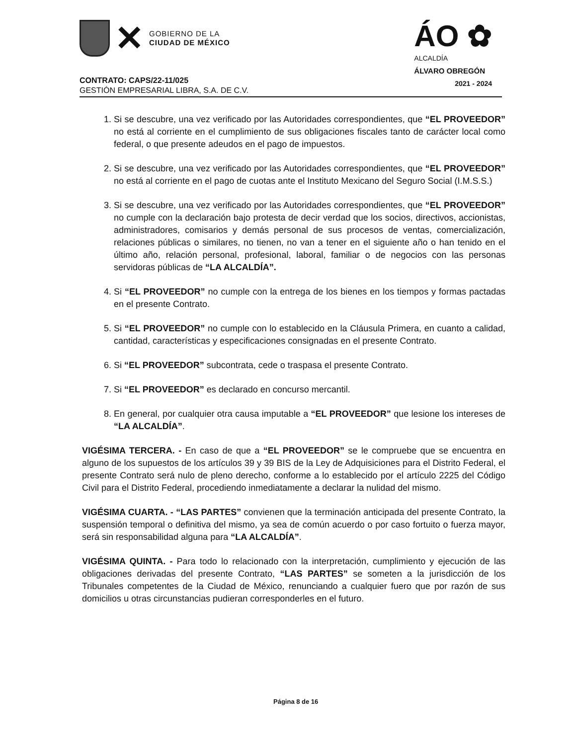✕
GOBIERNO DE LA
CIUDAD DE MÉXICO
ÁO ✿
ALCALDÍA
ÁLVARO OBREGÓN
2021 - 2024
CONTRATO: CAPS/22-11/025
GESTIÓN EMPRESARIAL LIBRA, S.A. DE C.V.
1. Si se descubre, una vez verificado por las Autoridades correspondientes, que “EL PROVEEDOR” no está al corriente en el cumplimiento de sus obligaciones fiscales tanto de carácter local como federal, o que presente adeudos en el pago de impuestos.
2. Si se descubre, una vez verificado por las Autoridades correspondientes, que “EL PROVEEDOR” no está al corriente en el pago de cuotas ante el Instituto Mexicano del Seguro Social (I.M.S.S.)
3. Si se descubre, una vez verificado por las Autoridades correspondientes, que “EL PROVEEDOR” no cumple con la declaración bajo protesta de decir verdad que los socios, directivos, accionistas, administradores, comisarios y demás personal de sus procesos de ventas, comercialización, relaciones públicas o similares, no tienen, no van a tener en el siguiente año o han tenido en el último año, relación personal, profesional, laboral, familiar o de negocios con las personas servidoras públicas de “LA ALCALDÍA”.
4. Si “EL PROVEEDOR” no cumple con la entrega de los bienes en los tiempos y formas pactadas en el presente Contrato.
5. Si “EL PROVEEDOR” no cumple con lo establecido en la Cláusula Primera, en cuanto a calidad, cantidad, características y especificaciones consignadas en el presente Contrato.
6. Si “EL PROVEEDOR” subcontrata, cede o traspasa el presente Contrato.
7. Si “EL PROVEEDOR” es declarado en concurso mercantil.
8. En general, por cualquier otra causa imputable a “EL PROVEEDOR” que lesione los intereses de “LA ALCALDÍA”.
VIGÉSIMA TERCERA. - En caso de que a “EL PROVEEDOR” se le compruebe que se encuentra en alguno de los supuestos de los artículos 39 y 39 BIS de la Ley de Adquisiciones para el Distrito Federal, el presente Contrato será nulo de pleno derecho, conforme a lo establecido por el artículo 2225 del Código Civil para el Distrito Federal, procediendo inmediatamente a declarar la nulidad del mismo.
VIGÉSIMA CUARTA. - “LAS PARTES” convienen que la terminación anticipada del presente Contrato, la suspensión temporal o definitiva del mismo, ya sea de común acuerdo o por caso fortuito o fuerza mayor, será sin responsabilidad alguna para “LA ALCALDÍA”.
VIGÉSIMA QUINTA. - Para todo lo relacionado con la interpretación, cumplimiento y ejecución de las obligaciones derivadas del presente Contrato, “LAS PARTES” se someten a la jurisdicción de los Tribunales competentes de la Ciudad de México, renunciando a cualquier fuero que por razón de sus domicilios u otras circunstancias pudieran corresponderles en el futuro.
Página 8 de 16